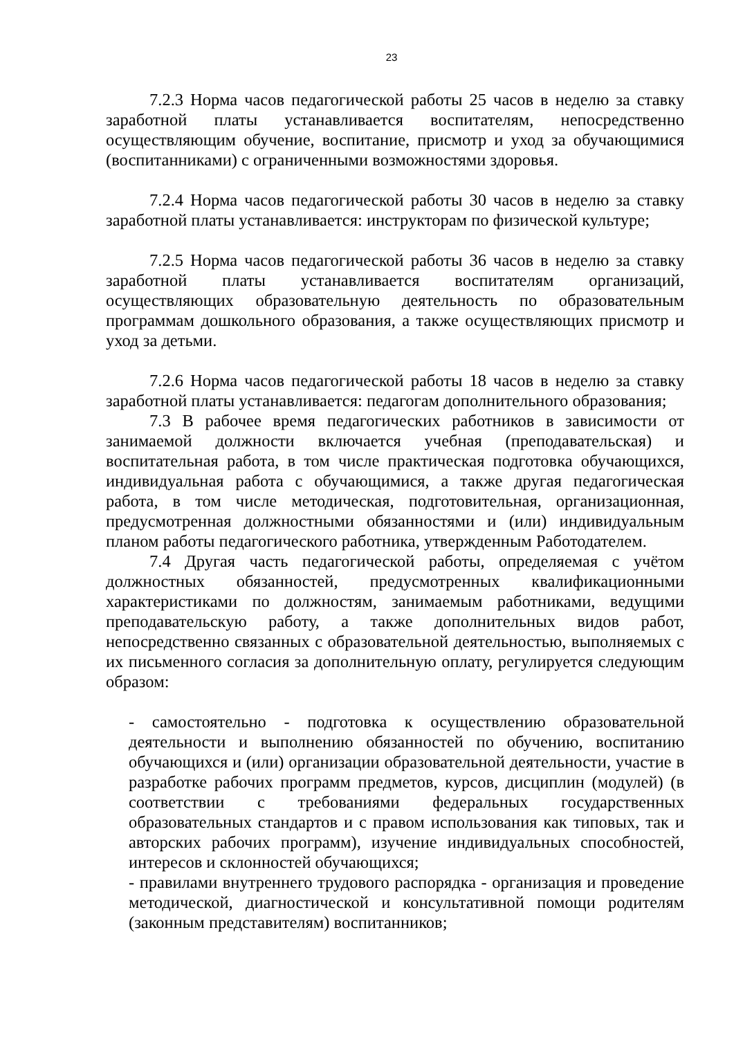23
7.2.3 Норма часов педагогической работы 25 часов в неделю за ставку заработной платы устанавливается воспитателям, непосредственно осуществляющим обучение, воспитание, присмотр и уход за обучающимися (воспитанниками) с ограниченными возможностями здоровья.
7.2.4 Норма часов педагогической работы 30 часов в неделю за ставку заработной платы устанавливается: инструкторам по физической культуре;
7.2.5 Норма часов педагогической работы 36 часов в неделю за ставку заработной платы устанавливается воспитателям организаций, осуществляющих образовательную деятельность по образовательным программам дошкольного образования, а также осуществляющих присмотр и уход за детьми.
7.2.6 Норма часов педагогической работы 18 часов в неделю за ставку заработной платы устанавливается: педагогам дополнительного образования;
7.3 В рабочее время педагогических работников в зависимости от занимаемой должности включается учебная (преподавательская) и воспитательная работа, в том числе практическая подготовка обучающихся, индивидуальная работа с обучающимися, а также другая педагогическая работа, в том числе методическая, подготовительная, организационная, предусмотренная должностными обязанностями и (или) индивидуальным планом работы педагогического работника, утвержденным Работодателем.
7.4 Другая часть педагогической работы, определяемая с учётом должностных обязанностей, предусмотренных квалификационными характеристиками по должностям, занимаемым работниками, ведущими преподавательскую работу, а также дополнительных видов работ, непосредственно связанных с образовательной деятельностью, выполняемых с их письменного согласия за дополнительную оплату, регулируется следующим образом:
- самостоятельно - подготовка к осуществлению образовательной деятельности и выполнению обязанностей по обучению, воспитанию обучающихся и (или) организации образовательной деятельности, участие в разработке рабочих программ предметов, курсов, дисциплин (модулей) (в соответствии с требованиями федеральных государственных образовательных стандартов и с правом использования как типовых, так и авторских рабочих программ), изучение индивидуальных способностей, интересов и склонностей обучающихся;
- правилами внутреннего трудового распорядка - организация и проведение методической, диагностической и консультативной помощи родителям (законным представителям) воспитанников;